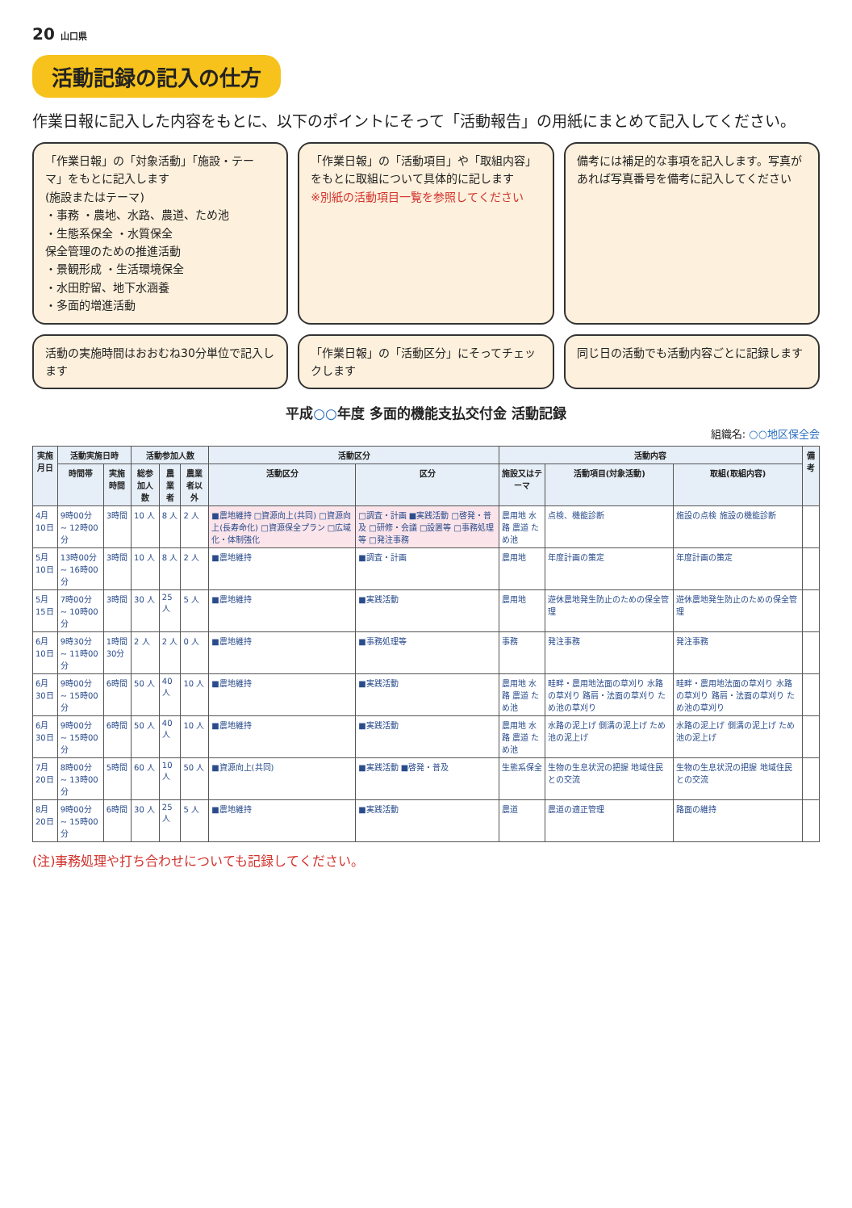20 山口県
活動記録の記入の仕方
作業日報に記入した内容をもとに、以下のポイントにそって「活動報告」の用紙にまとめて記入してください。
「作業日報」の「対象活動」「施設・テーマ」をもとに記入します
(施設またはテーマ)
・事務 ・農地、水路、農道、ため池
・生態系保全 ・水質保全
保全管理のための推進活動
・景観形成 ・生活環境保全
・水田貯留、地下水涵養
・多面的増進活動
「作業日報」の「活動項目」や「取組内容」をもとに取組について具体的に記します
※別紙の活動項目一覧を参照してください
備考には補足的な事項を記入します。写真があれば写真番号を備考に記入してください
活動の実施時間はおおむね30分単位で記入します
「作業日報」の「活動区分」にそってチェックします
同じ日の活動でも活動内容ごとに記録します
平成○○年度 多面的機能支払交付金 活動記録
組織名: ○○地区保全会
| 実施月日 | 活動実施日時 | | 活動参加人数 | | | 活動区分 | | 活動内容 | | | 備考 |
| --- | --- | --- | --- | --- | --- | --- | --- | --- | --- | --- | --- |
| | 時間帯 | 実施時間 | 総参加人数 | 農業者 | 農業者以外 | 活動区分 | 区分 | 施設又はテーマ | 活動項目(対象活動) | 取組(取組内容) | |
| 4月10日 | 9時00分 ~ 12時00分 | 3時間 | 10 人 | 8 人 | 2 人 | ■農地維持 □資源向上(共同) □資源向上(長寿命化) □資源保全プラン □広域化・体制強化 | □調査・計画 ■実践活動 □啓発・普及 □研修・会議 □設置等 □事務処理等 □発注事務 | 農用地 水路 農道 ため池 | 点検、機能診断 | 施設の点検 施設の機能診断 | |
| 5月10日 | 13時00分 ~ 16時00分 | 3時間 | 10 人 | 8 人 | 2 人 | ■農地維持 | ■調査・計画 | 農用地 | 年度計画の策定 | 年度計画の策定 | |
| 5月15日 | 7時00分 ~ 10時00分 | 3時間 | 30 人 | 25 人 | 5 人 | ■農地維持 | ■実践活動 | 農用地 | 遊休農地発生防止のための保全管理 | 遊休農地発生防止のための保全管理 | |
| 6月10日 | 9時30分 ~ 11時00分 | 1時間30分 | 2 人 | 2 人 | 0 人 | ■農地維持 | ■事務処理等 | 事務 | 発注事務 | 発注事務 | |
| 6月30日 | 9時00分 ~ 15時00分 | 6時間 | 50 人 | 40 人 | 10 人 | ■農地維持 | ■実践活動 | 農用地 水路 農道 ため池 | 畦畔・農用地法面の草刈り 水路の草刈り 路肩・法面の草刈り ため池の草刈り | 畦畔・農用地法面の草刈り 水路の草刈り 路肩・法面の草刈り ため池の草刈り | |
| 6月30日 | 9時00分 ~ 15時00分 | 6時間 | 50 人 | 40 人 | 10 人 | ■農地維持 | ■実践活動 | 農用地 水路 農道 ため池 | 水路の泥上げ 側溝の泥上げ ため池の泥上げ | 水路の泥上げ 側溝の泥上げ ため池の泥上げ | |
| 7月20日 | 8時00分 ~ 13時00分 | 5時間 | 60 人 | 10 人 | 50 人 | ■資源向上(共同) | ■実践活動 ■啓発・普及 | 生態系保全 | 生物の生息状況の把握 地域住民との交流 | 生物の生息状況の把握 地域住民との交流 | |
| 8月20日 | 9時00分 ~ 15時00分 | 6時間 | 30 人 | 25 人 | 5 人 | ■農地維持 | ■実践活動 | 農道 | 農道の適正管理 | 路面の維持 | |
(注)事務処理や打ち合わせについても記録してください。